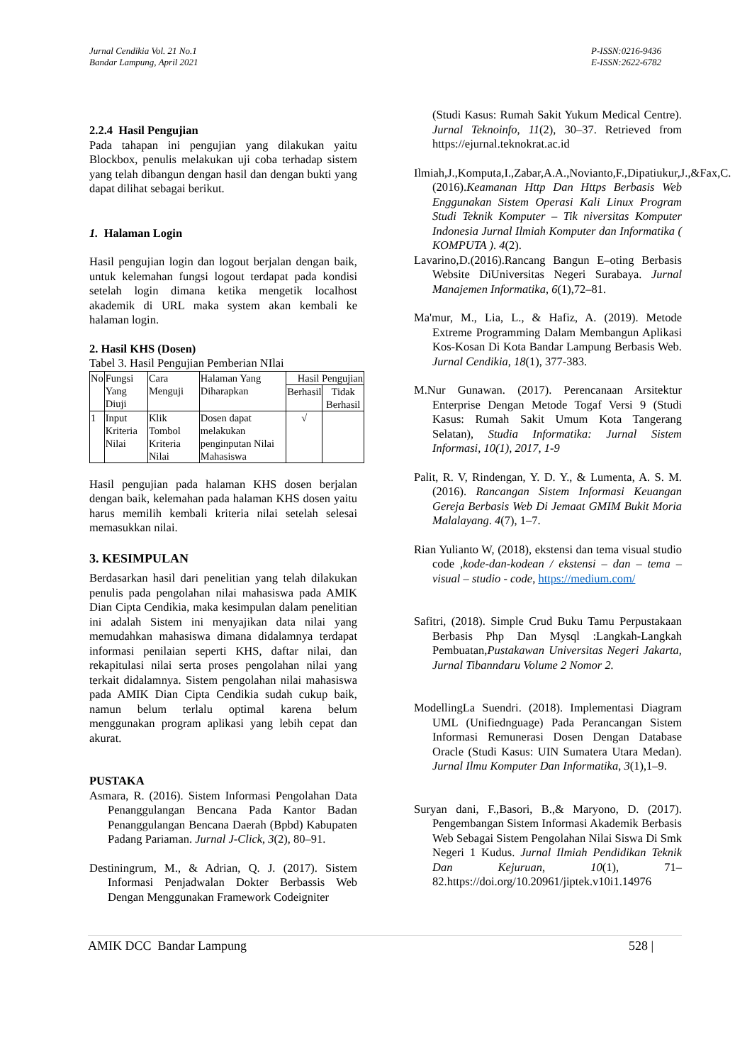Jurnal Cendikia Vol. 21 No.1
Bandar Lampung, April 2021
P-ISSN:0216-9436
E-ISSN:2622-6782
2.2.4 Hasil Pengujian
Pada tahapan ini pengujian yang dilakukan yaitu Blockbox, penulis melakukan uji coba terhadap sistem yang telah dibangun dengan hasil dan dengan bukti yang dapat dilihat sebagai berikut.
1. Halaman Login
Hasil pengujian login dan logout berjalan dengan baik, untuk kelemahan fungsi logout terdapat pada kondisi setelah login dimana ketika mengetik localhost akademik di URL maka system akan kembali ke halaman login.
2. Hasil KHS (Dosen)
Tabel 3. Hasil Pengujian Pemberian NIlai
| No | Fungsi Yang Diuji | Cara Menguji | Halaman Yang Diharapkan | Hasil Pengujian | |
| --- | --- | --- | --- | --- | --- |
| | | | | Berhasil | Tidak Berhasil |
| 1 | Input Kriteria Nilai | Klik Tombol Kriteria Nilai | Dosen dapat melakukan penginputan Nilai Mahasiswa | √ | |
Hasil pengujian pada halaman KHS dosen berjalan dengan baik, kelemahan pada halaman KHS dosen yaitu harus memilih kembali kriteria nilai setelah selesai memasukkan nilai.
3. KESIMPULAN
Berdasarkan hasil dari penelitian yang telah dilakukan penulis pada pengolahan nilai mahasiswa pada AMIK Dian Cipta Cendikia, maka kesimpulan dalam penelitian ini adalah Sistem ini menyajikan data nilai yang memudahkan mahasiswa dimana didalamnya terdapat informasi penilaian seperti KHS, daftar nilai, dan rekapitulasi nilai serta proses pengolahan nilai yang terkait didalamnya. Sistem pengolahan nilai mahasiswa pada AMIK Dian Cipta Cendikia sudah cukup baik, namun belum terlalu optimal karena belum menggunakan program aplikasi yang lebih cepat dan akurat.
PUSTAKA
Asmara, R. (2016). Sistem Informasi Pengolahan Data Penanggulangan Bencana Pada Kantor Badan Penanggulangan Bencana Daerah (Bpbd) Kabupaten Padang Pariaman. Jurnal J-Click, 3(2), 80–91.
Destiningrum, M., & Adrian, Q. J. (2017). Sistem Informasi Penjadwalan Dokter Berbassis Web Dengan Menggunakan Framework Codeigniter
(Studi Kasus: Rumah Sakit Yukum Medical Centre). Jurnal Teknoinfo, 11(2), 30–37. Retrieved from https://ejurnal.teknokrat.ac.id
Ilmiah,J.,Komputa,I.,Zabar,A.A.,Novianto,F.,Dipatiukur,J.,&Fax,C.(2016).Keamanan Http Dan Https Berbasis Web Enggunakan Sistem Operasi Kali Linux Program Studi Teknik Komputer – Tik niversitas Komputer Indonesia Jurnal Ilmiah Komputer dan Informatika ( KOMPUTA ). 4(2).
Lavarino,D.(2016).Rancang Bangun E–oting Berbasis Website DiUniversitas Negeri Surabaya. Jurnal Manajemen Informatika, 6(1),72–81.
Ma'mur, M., Lia, L., & Hafiz, A. (2019). Metode Extreme Programming Dalam Membangun Aplikasi Kos-Kosan Di Kota Bandar Lampung Berbasis Web. Jurnal Cendikia, 18(1), 377-383.
M.Nur Gunawan. (2017). Perencanaan Arsitektur Enterprise Dengan Metode Togaf Versi 9 (Studi Kasus: Rumah Sakit Umum Kota Tangerang Selatan), Studia Informatika: Jurnal Sistem Informasi, 10(1), 2017, 1-9
Palit, R. V, Rindengan, Y. D. Y., & Lumenta, A. S. M. (2016). Rancangan Sistem Informasi Keuangan Gereja Berbasis Web Di Jemaat GMIM Bukit Moria Malalayang. 4(7), 1–7.
Rian Yulianto W, (2018), ekstensi dan tema visual studio code ,kode-dan-kodean / ekstensi – dan – tema – visual – studio - code, https://medium.com/
Safitri, (2018). Simple Crud Buku Tamu Perpustakaan Berbasis Php Dan Mysql :Langkah-Langkah Pembuatan,Pustakawan Universitas Negeri Jakarta, Jurnal Tibanndaru Volume 2 Nomor 2.
ModellingLa Suendri. (2018). Implementasi Diagram UML (Unifiednguage) Pada Perancangan Sistem Informasi Remunerasi Dosen Dengan Database Oracle (Studi Kasus: UIN Sumatera Utara Medan). Jurnal Ilmu Komputer Dan Informatika, 3(1),1–9.
Suryan dani, F.,Basori, B.,& Maryono, D. (2017). Pengembangan Sistem Informasi Akademik Berbasis Web Sebagai Sistem Pengolahan Nilai Siswa Di Smk Negeri 1 Kudus. Jurnal Ilmiah Pendidikan Teknik Dan Kejuruan, 10(1), 71–82.https://doi.org/10.20961/jiptek.v10i1.14976
AMIK DCC Bandar Lampung 528 |